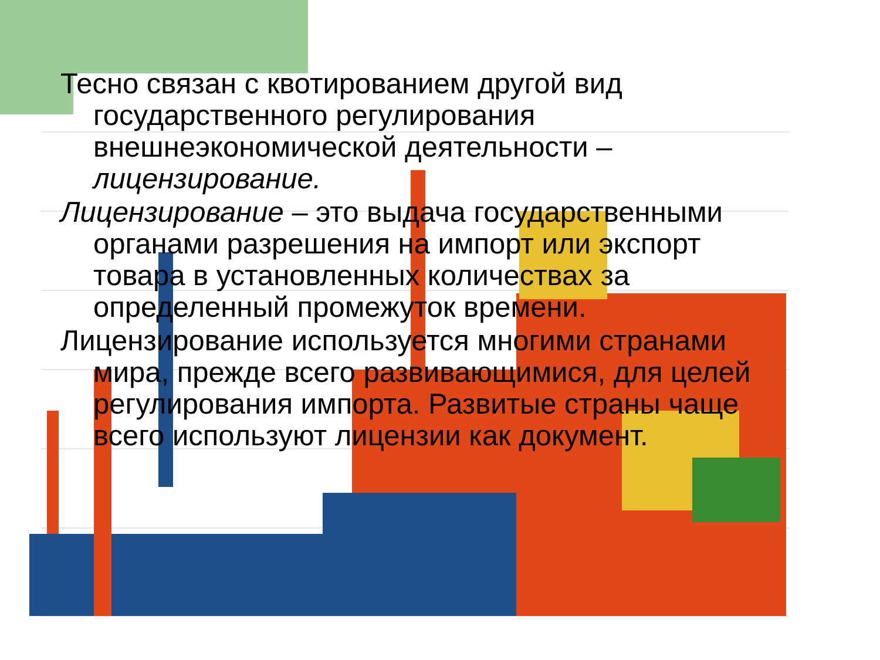Тесно связан с квотированием другой вид государственного регулирования внешнеэкономической деятельности – лицензирование.
Лицензирование – это выдача государственными органами разрешения на импорт или экспорт товара в установленных количествах за определенный промежуток времени.
Лицензирование используется многими странами мира, прежде всего развивающимися, для целей регулирования импорта. Развитые страны чаще всего используют лицензии как документ.